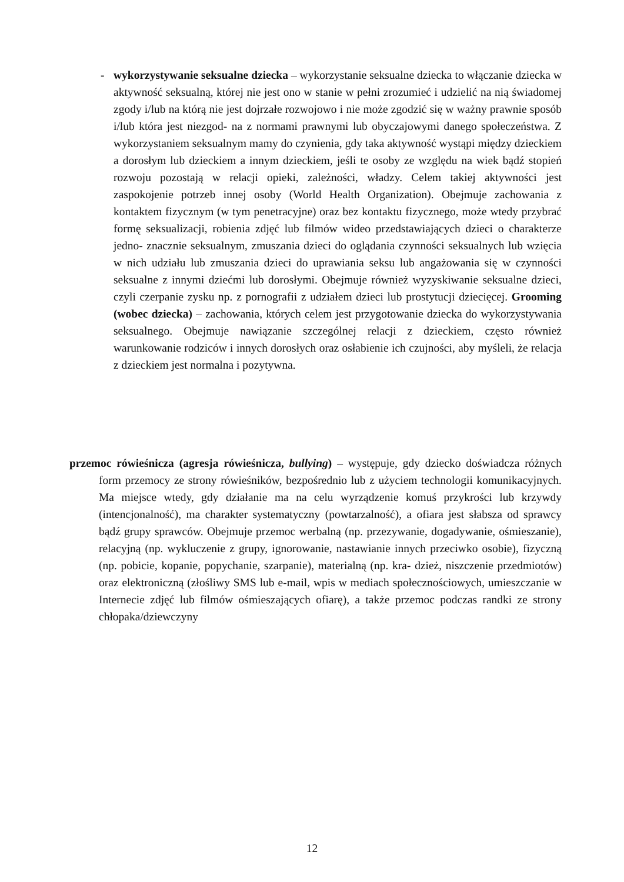- wykorzystywanie seksualne dziecka – wykorzystanie seksualne dziecka to włączanie dziecka w aktywność seksualną, której nie jest ono w stanie w pełni zrozumieć i udzielić na nią świadomej zgody i/lub na którą nie jest dojrzałe rozwojowo i nie może zgodzić się w ważny prawnie sposób i/lub która jest niezgod- na z normami prawnymi lub obyczajowymi danego społeczeństwa. Z wykorzystaniem seksualnym mamy do czynienia, gdy taka aktywność wystąpi między dzieckiem a dorosłym lub dzieckiem a innym dzieckiem, jeśli te osoby ze względu na wiek bądź stopień rozwoju pozostają w relacji opieki, zależności, władzy. Celem takiej aktywności jest zaspokojenie potrzeb innej osoby (World Health Organization). Obejmuje zachowania z kontaktem fizycznym (w tym penetracyjne) oraz bez kontaktu fizycznego, może wtedy przybrać formę seksualizacji, robienia zdjęć lub filmów wideo przedstawiających dzieci o charakterze jedno- znacznie seksualnym, zmuszania dzieci do oglądania czynności seksualnych lub wzięcia w nich udziału lub zmuszania dzieci do uprawiania seksu lub angażowania się w czynności seksualne z innymi dziećmi lub dorosłymi. Obejmuje również wyzyskiwanie seksualne dzieci, czyli czerpanie zysku np. z pornografii z udziałem dzieci lub prostytucji dziecięcej. Grooming (wobec dziecka) – zachowania, których celem jest przygotowanie dziecka do wykorzystywania seksualnego. Obejmuje nawiązanie szczególnej relacji z dzieckiem, często również warunkowanie rodziców i innych dorosłych oraz osłabienie ich czujności, aby myśleli, że relacja z dzieckiem jest normalna i pozytywna.
przemoc rówieśnicza (agresja rówieśnicza, bullying) – występuje, gdy dziecko doświadcza różnych form przemocy ze strony rówieśników, bezpośrednio lub z użyciem technologii komunikacyjnych. Ma miejsce wtedy, gdy działanie ma na celu wyrządzenie komuś przykrości lub krzywdy (intencjonalność), ma charakter systematyczny (powtarzalność), a ofiara jest słabsza od sprawcy bądź grupy sprawców. Obejmuje przemoc werbalną (np. przezywanie, dogadywanie, ośmieszanie), relacyjną (np. wykluczenie z grupy, ignorowanie, nastawianie innych przeciwko osobie), fizyczną (np. pobicie, kopanie, popychanie, szarpanie), materialną (np. kra- dzież, niszczenie przedmiotów) oraz elektroniczną (złośliwy SMS lub e-mail, wpis w mediach społecznościowych, umieszczanie w Internecie zdjęć lub filmów ośmieszających ofiarę), a także przemoc podczas randki ze strony chłopaka/dziewczyny
12